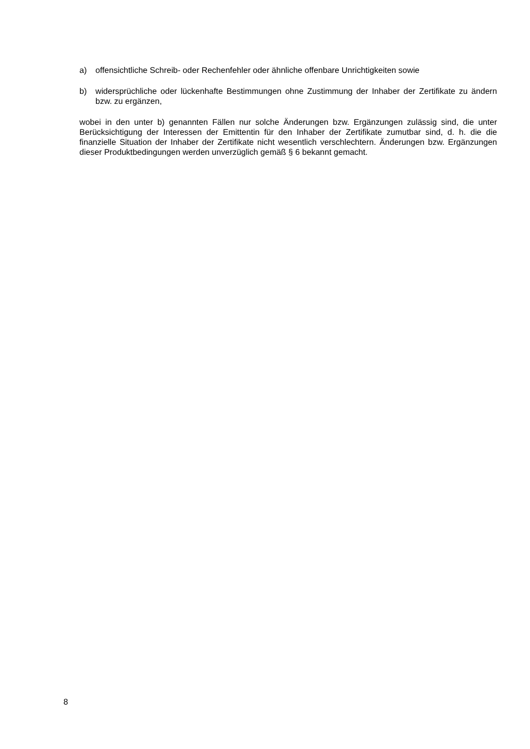a) offensichtliche Schreib- oder Rechenfehler oder ähnliche offenbare Unrichtigkeiten sowie
b) widersprüchliche oder lückenhafte Bestimmungen ohne Zustimmung der Inhaber der Zertifikate zu ändern bzw. zu ergänzen,
wobei in den unter b) genannten Fällen nur solche Änderungen bzw. Ergänzungen zulässig sind, die unter Berücksichtigung der Interessen der Emittentin für den Inhaber der Zertifikate zumutbar sind, d. h. die die finanzielle Situation der Inhaber der Zertifikate nicht wesentlich verschlechtern. Änderungen bzw. Ergänzungen dieser Produktbedingungen werden unverzüglich gemäß § 6 bekannt gemacht.
8